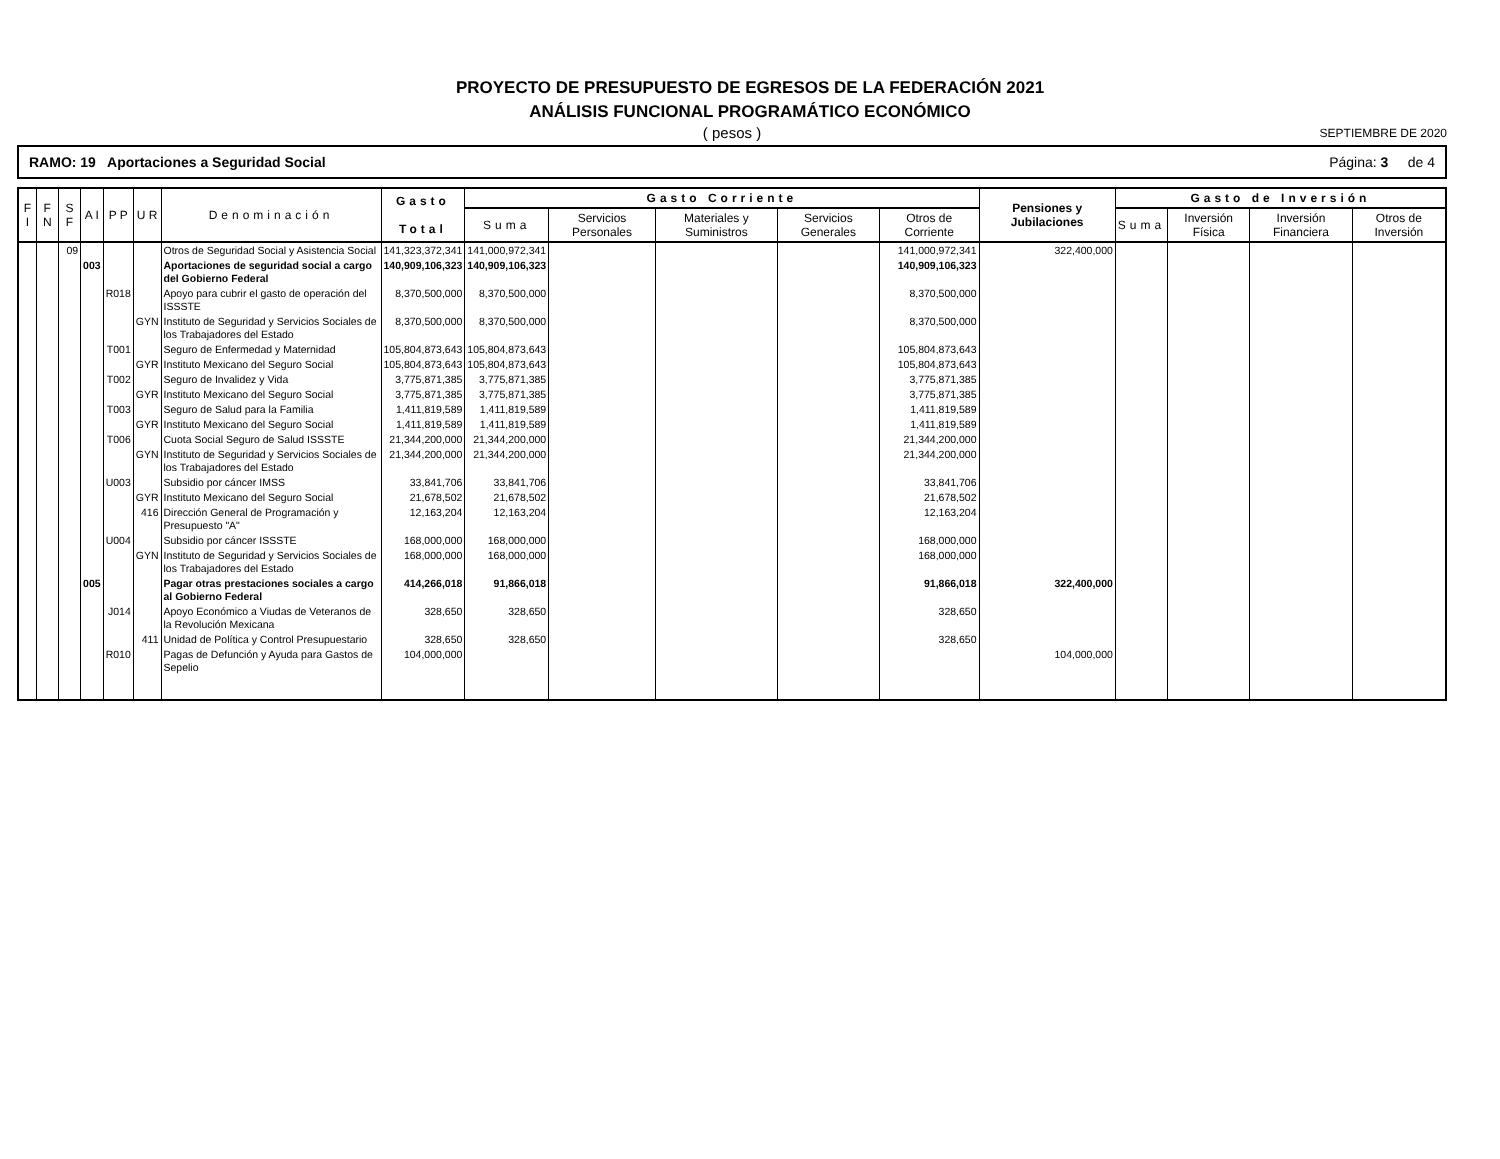PROYECTO DE PRESUPUESTO DE EGRESOS DE LA FEDERACIÓN 2021
ANÁLISIS FUNCIONAL PROGRAMÁTICO ECONÓMICO
( pesos )
SEPTIEMBRE DE 2020
RAMO: 19 Aportaciones a Seguridad Social Página: 3 de 4
| F I | F N | S F | A I | P P | U R | Denominación | Gasto Total | Gasto Corriente | | | | | Pensiones y Jubilaciones | Gasto de Inversión | | | |
| --- | --- | --- | --- | --- | --- | --- | --- | --- | --- | --- | --- | --- | --- | --- | --- | --- | --- |
| | | | | | | | | Suma | Servicios Personales | Materiales y Suministros | Servicios Generales | Otros de Corriente | | Suma | Inversión Física | Inversión Financiera | Otros de Inversión |
| | | 09 | | | | Otros de Seguridad Social y Asistencia Social | 141,323,372,341 | 141,000,972,341 | | | | 141,000,972,341 | 322,400,000 | | | | |
| | | | 003 | | | Aportaciones de seguridad social a cargo del Gobierno Federal | 140,909,106,323 | 140,909,106,323 | | | | 140,909,106,323 | | | | | |
| | | | | R018 | | Apoyo para cubrir el gasto de operación del ISSSTE | 8,370,500,000 | 8,370,500,000 | | | | 8,370,500,000 | | | | | |
| | | | | | GYN | Instituto de Seguridad y Servicios Sociales de los Trabajadores del Estado | 8,370,500,000 | 8,370,500,000 | | | | 8,370,500,000 | | | | | |
| | | | | T001 | | Seguro de Enfermedad y Maternidad | 105,804,873,643 | 105,804,873,643 | | | | 105,804,873,643 | | | | | |
| | | | | | GYR | Instituto Mexicano del Seguro Social | 105,804,873,643 | 105,804,873,643 | | | | 105,804,873,643 | | | | | |
| | | | | T002 | | Seguro de Invalidez y Vida | 3,775,871,385 | 3,775,871,385 | | | | 3,775,871,385 | | | | | |
| | | | | | GYR | Instituto Mexicano del Seguro Social | 3,775,871,385 | 3,775,871,385 | | | | 3,775,871,385 | | | | | |
| | | | | T003 | | Seguro de Salud para la Familia | 1,411,819,589 | 1,411,819,589 | | | | 1,411,819,589 | | | | | |
| | | | | | GYR | Instituto Mexicano del Seguro Social | 1,411,819,589 | 1,411,819,589 | | | | 1,411,819,589 | | | | | |
| | | | | T006 | | Cuota Social Seguro de Salud ISSSTE | 21,344,200,000 | 21,344,200,000 | | | | 21,344,200,000 | | | | | |
| | | | | | GYN | Instituto de Seguridad y Servicios Sociales de los Trabajadores del Estado | 21,344,200,000 | 21,344,200,000 | | | | 21,344,200,000 | | | | | |
| | | | | U003 | | Subsidio por cáncer IMSS | 33,841,706 | 33,841,706 | | | | 33,841,706 | | | | | |
| | | | | | GYR | Instituto Mexicano del Seguro Social | 21,678,502 | 21,678,502 | | | | 21,678,502 | | | | | |
| | | | | | 416 | Dirección General de Programación y Presupuesto "A" | 12,163,204 | 12,163,204 | | | | 12,163,204 | | | | | |
| | | | | U004 | | Subsidio por cáncer ISSSTE | 168,000,000 | 168,000,000 | | | | 168,000,000 | | | | | |
| | | | | | GYN | Instituto de Seguridad y Servicios Sociales de los Trabajadores del Estado | 168,000,000 | 168,000,000 | | | | 168,000,000 | | | | | |
| | | | 005 | | | Pagar otras prestaciones sociales a cargo al Gobierno Federal | 414,266,018 | 91,866,018 | | | | 91,866,018 | 322,400,000 | | | | |
| | | | | J014 | | Apoyo Económico a Viudas de Veteranos de la Revolución Mexicana | 328,650 | 328,650 | | | | 328,650 | | | | | |
| | | | | | 411 | Unidad de Política y Control Presupuestario | 328,650 | 328,650 | | | | 328,650 | | | | | |
| | | | | R010 | | Pagas de Defunción y Ayuda para Gastos de Sepelio | 104,000,000 | | | | | | 104,000,000 | | | | |